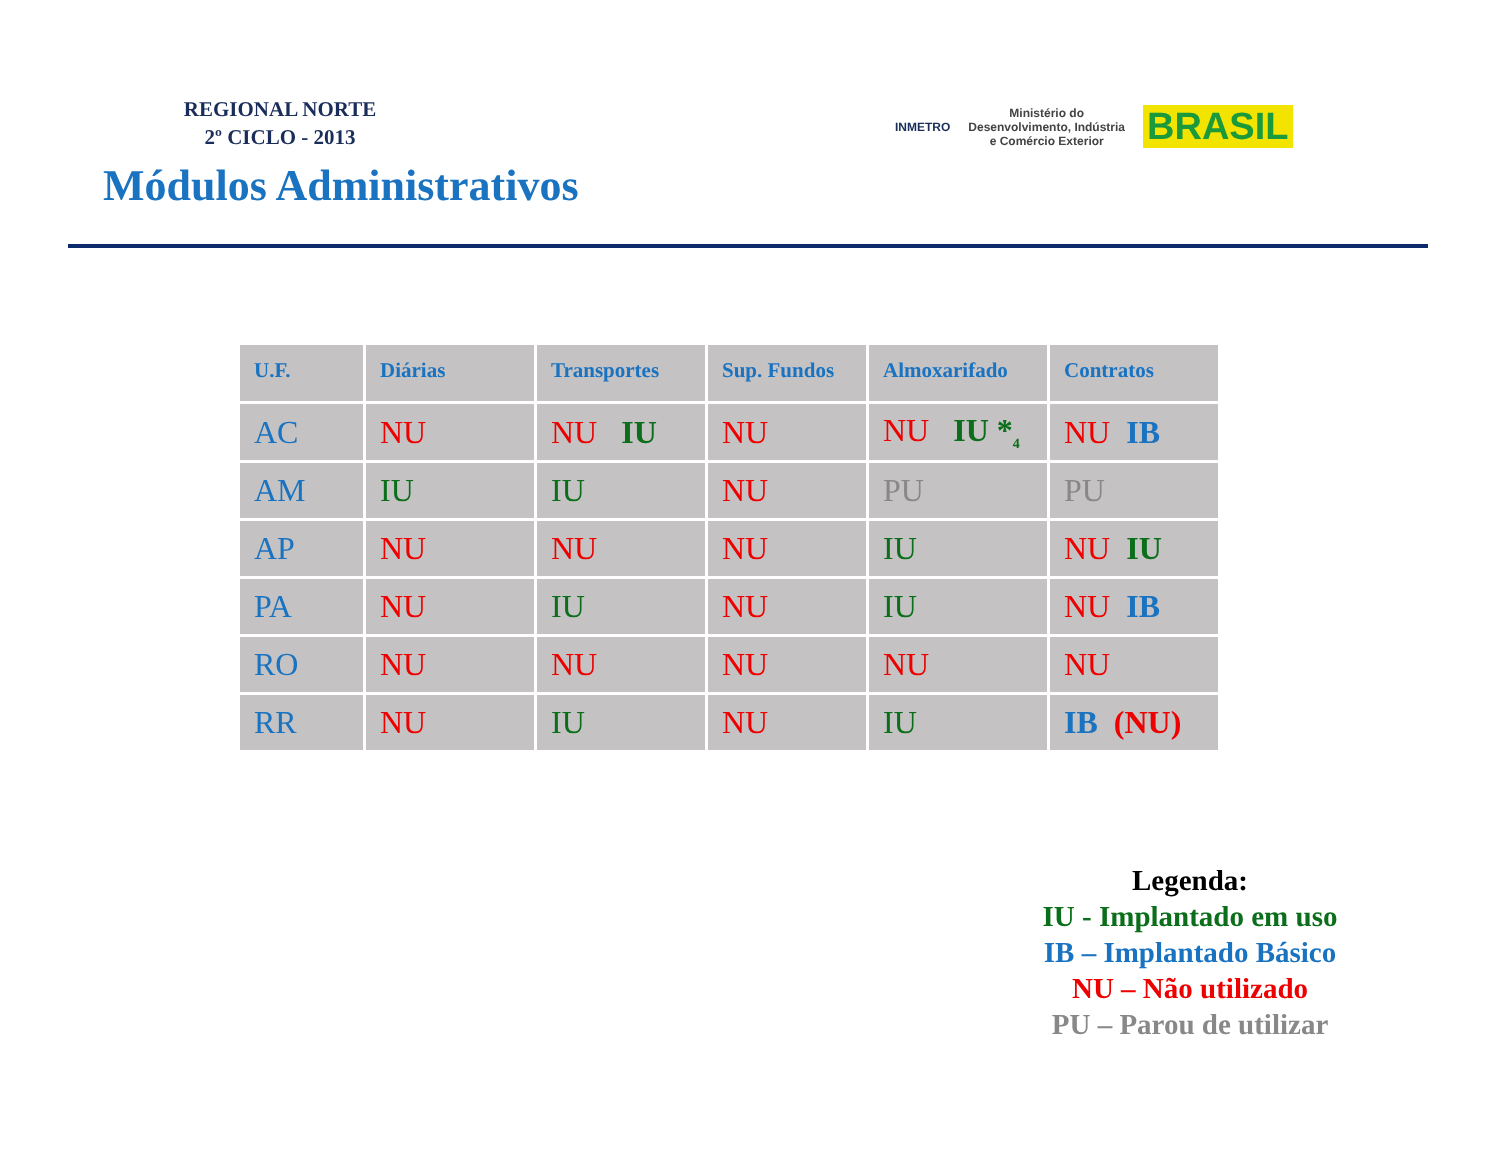REGIONAL NORTE
2º CICLO - 2013
Módulos Administrativos
INMETRO Ministério do
Desenvolvimento, Indústria
e Comércio Exterior BRASIL
| U.F. | Diárias | Transportes | Sup. Fundos | Almoxarifado | Contratos |
| --- | --- | --- | --- | --- | --- |
| AC | NU | NU IU | NU | NU IU *<sub>4</sub> | NU IB |
| AM | IU | IU | NU | PU | PU |
| AP | NU | NU | NU | IU | NU IU |
| PA | NU | IU | NU | IU | NU IB |
| RO | NU | NU | NU | NU | NU |
| RR | NU | IU | NU | IU | IB (NU) |
Legenda:
IU - Implantado em uso
IB – Implantado Básico
NU – Não utilizado
PU – Parou de utilizar